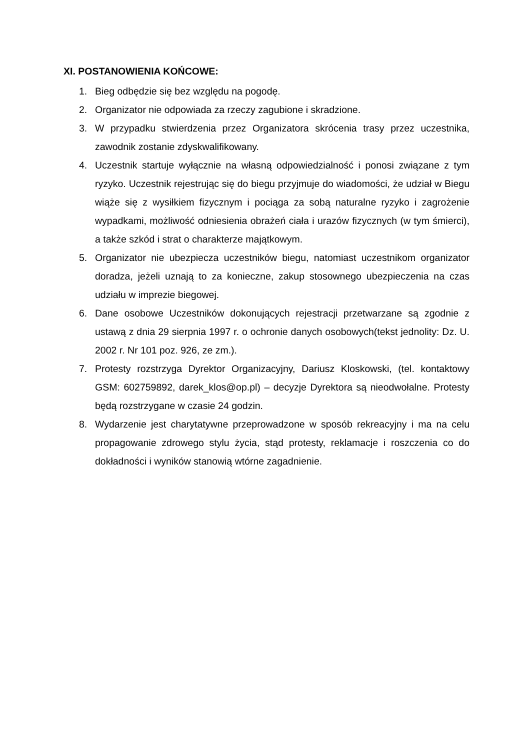XI. POSTANOWIENIA KOŃCOWE:
1. Bieg odbędzie się bez względu na pogodę.
2. Organizator nie odpowiada za rzeczy zagubione i skradzione.
3. W przypadku stwierdzenia przez Organizatora skrócenia trasy przez uczestnika, zawodnik zostanie zdyskwalifikowany.
4. Uczestnik startuje wyłącznie na własną odpowiedzialność i ponosi związane z tym ryzyko. Uczestnik rejestrując się do biegu przyjmuje do wiadomości, że udział w Biegu wiąże się z wysiłkiem fizycznym i pociąga za sobą naturalne ryzyko i zagrożenie wypadkami, możliwość odniesienia obrażeń ciała i urazów fizycznych (w tym śmierci), a także szkód i strat o charakterze majątkowym.
5. Organizator nie ubezpiecza uczestników biegu, natomiast uczestnikom organizator doradza, jeżeli uznają to za konieczne, zakup stosownego ubezpieczenia na czas udziału w imprezie biegowej.
6. Dane osobowe Uczestników dokonujących rejestracji przetwarzane są zgodnie z ustawą z dnia 29 sierpnia 1997 r. o ochronie danych osobowych(tekst jednolity: Dz. U. 2002 r. Nr 101 poz. 926, ze zm.).
7. Protesty rozstrzyga Dyrektor Organizacyjny, Dariusz Kloskowski, (tel. kontaktowy GSM: 602759892, darek_klos@op.pl) – decyzje Dyrektora są nieodwołalne. Protesty będą rozstrzygane w czasie 24 godzin.
8. Wydarzenie jest charytatywne przeprowadzone w sposób rekreacyjny i ma na celu propagowanie zdrowego stylu życia, stąd protesty, reklamacje i roszczenia co do dokładności i wyników stanowią wtórne zagadnienie.